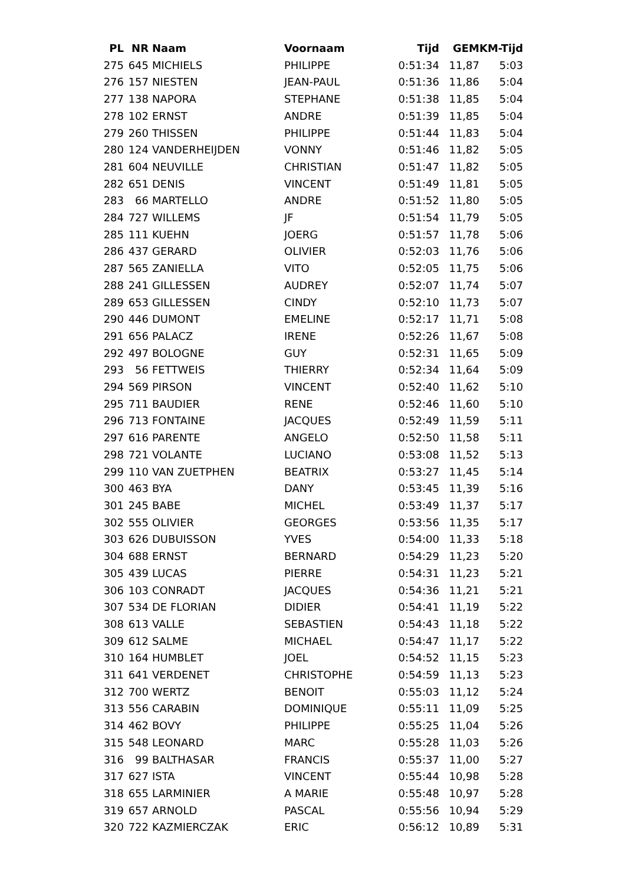| PL | NR | Naam | Voornaam | Tijd | GEM | KM-Tijd |
| --- | --- | --- | --- | --- | --- | --- |
| 275 | 645 | MICHIELS | PHILIPPE | 0:51:34 | 11,87 | 5:03 |
| 276 | 157 | NIESTEN | JEAN-PAUL | 0:51:36 | 11,86 | 5:04 |
| 277 | 138 | NAPORA | STEPHANE | 0:51:38 | 11,85 | 5:04 |
| 278 | 102 | ERNST | ANDRE | 0:51:39 | 11,85 | 5:04 |
| 279 | 260 | THISSEN | PHILIPPE | 0:51:44 | 11,83 | 5:04 |
| 280 | 124 | VANDERHEIJDEN | VONNY | 0:51:46 | 11,82 | 5:05 |
| 281 | 604 | NEUVILLE | CHRISTIAN | 0:51:47 | 11,82 | 5:05 |
| 282 | 651 | DENIS | VINCENT | 0:51:49 | 11,81 | 5:05 |
| 283 | 66 | MARTELLO | ANDRE | 0:51:52 | 11,80 | 5:05 |
| 284 | 727 | WILLEMS | JF | 0:51:54 | 11,79 | 5:05 |
| 285 | 111 | KUEHN | JOERG | 0:51:57 | 11,78 | 5:06 |
| 286 | 437 | GERARD | OLIVIER | 0:52:03 | 11,76 | 5:06 |
| 287 | 565 | ZANIELLA | VITO | 0:52:05 | 11,75 | 5:06 |
| 288 | 241 | GILLESSEN | AUDREY | 0:52:07 | 11,74 | 5:07 |
| 289 | 653 | GILLESSEN | CINDY | 0:52:10 | 11,73 | 5:07 |
| 290 | 446 | DUMONT | EMELINE | 0:52:17 | 11,71 | 5:08 |
| 291 | 656 | PALACZ | IRENE | 0:52:26 | 11,67 | 5:08 |
| 292 | 497 | BOLOGNE | GUY | 0:52:31 | 11,65 | 5:09 |
| 293 | 56 | FETTWEIS | THIERRY | 0:52:34 | 11,64 | 5:09 |
| 294 | 569 | PIRSON | VINCENT | 0:52:40 | 11,62 | 5:10 |
| 295 | 711 | BAUDIER | RENE | 0:52:46 | 11,60 | 5:10 |
| 296 | 713 | FONTAINE | JACQUES | 0:52:49 | 11,59 | 5:11 |
| 297 | 616 | PARENTE | ANGELO | 0:52:50 | 11,58 | 5:11 |
| 298 | 721 | VOLANTE | LUCIANO | 0:53:08 | 11,52 | 5:13 |
| 299 | 110 | VAN ZUETPHEN | BEATRIX | 0:53:27 | 11,45 | 5:14 |
| 300 | 463 | BYA | DANY | 0:53:45 | 11,39 | 5:16 |
| 301 | 245 | BABE | MICHEL | 0:53:49 | 11,37 | 5:17 |
| 302 | 555 | OLIVIER | GEORGES | 0:53:56 | 11,35 | 5:17 |
| 303 | 626 | DUBUISSON | YVES | 0:54:00 | 11,33 | 5:18 |
| 304 | 688 | ERNST | BERNARD | 0:54:29 | 11,23 | 5:20 |
| 305 | 439 | LUCAS | PIERRE | 0:54:31 | 11,23 | 5:21 |
| 306 | 103 | CONRADT | JACQUES | 0:54:36 | 11,21 | 5:21 |
| 307 | 534 | DE FLORIAN | DIDIER | 0:54:41 | 11,19 | 5:22 |
| 308 | 613 | VALLE | SEBASTIEN | 0:54:43 | 11,18 | 5:22 |
| 309 | 612 | SALME | MICHAEL | 0:54:47 | 11,17 | 5:22 |
| 310 | 164 | HUMBLET | JOEL | 0:54:52 | 11,15 | 5:23 |
| 311 | 641 | VERDENET | CHRISTOPHE | 0:54:59 | 11,13 | 5:23 |
| 312 | 700 | WERTZ | BENOIT | 0:55:03 | 11,12 | 5:24 |
| 313 | 556 | CARABIN | DOMINIQUE | 0:55:11 | 11,09 | 5:25 |
| 314 | 462 | BOVY | PHILIPPE | 0:55:25 | 11,04 | 5:26 |
| 315 | 548 | LEONARD | MARC | 0:55:28 | 11,03 | 5:26 |
| 316 | 99 | BALTHASAR | FRANCIS | 0:55:37 | 11,00 | 5:27 |
| 317 | 627 | ISTA | VINCENT | 0:55:44 | 10,98 | 5:28 |
| 318 | 655 | LARMINIER | A MARIE | 0:55:48 | 10,97 | 5:28 |
| 319 | 657 | ARNOLD | PASCAL | 0:55:56 | 10,94 | 5:29 |
| 320 | 722 | KAZMIERCZAK | ERIC | 0:56:12 | 10,89 | 5:31 |